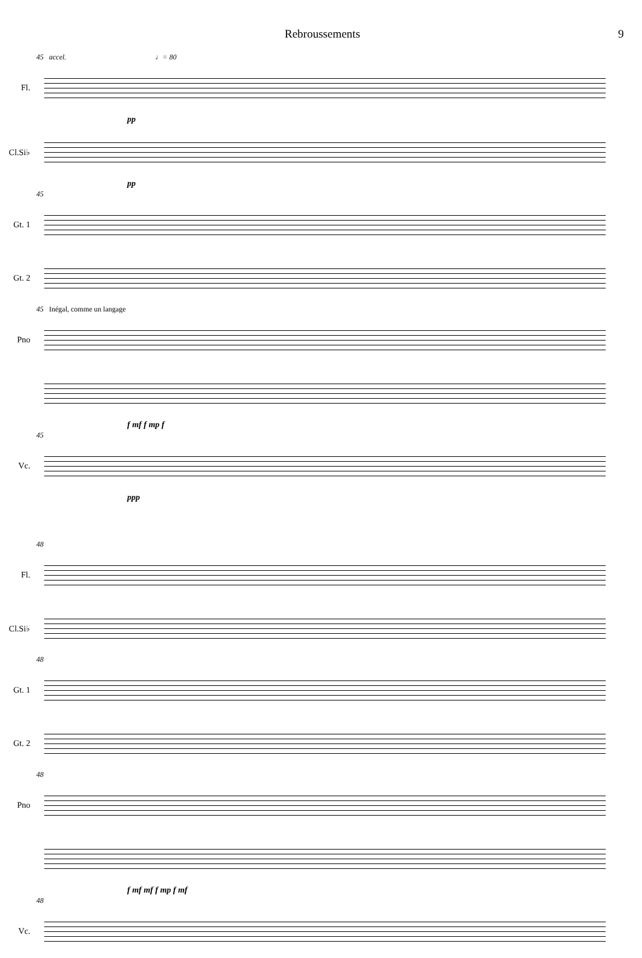Rebroussements 9
45 accel. ♩= 80
Fl.
pp
Cl.Si♭
pp
45
Gt. 1
Gt. 2
45 Inégal, comme un langage
Pno
f mf f mp f
45
Vc.
ppp
48
Fl.
Cl.Si♭
48
Gt. 1
Gt. 2
48
Pno
f mf mf f mp f mf
48
Vc.